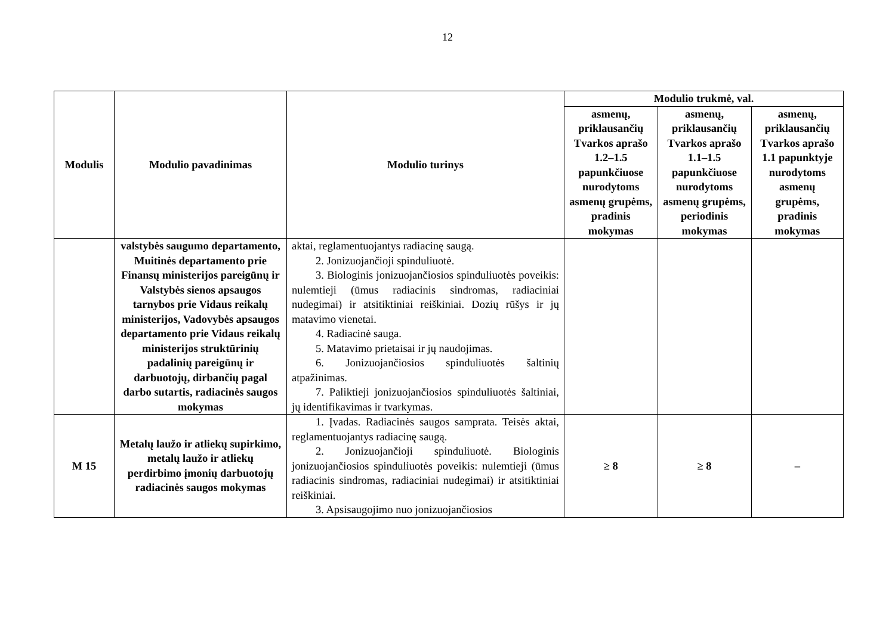12
| Modulis | Modulio pavadinimas | Modulio turinys | Modulio trukmė, val. | | |
| --- | --- | --- | --- | --- | --- |
| | | | asmenų, priklausančių Tvarkos aprašo 1.2–1.5 papunkčiuose nurodytoms asmenų grupėms, pradinis mokymas | asmenų, priklausančių Tvarkos aprašo 1.1–1.5 papunkčiuose nurodytoms asmenų grupėms, periodinis mokymas | asmenų, priklausančių Tvarkos aprašo 1.1 papunktyje nurodytoms asmenų grupėms, pradinis mokymas |
| | valstybės saugumo departamento, Muitinės departamento prie Finansų ministerijos pareigūnų ir Valstybės sienos apsaugos tarnybos prie Vidaus reikalų ministerijos, Vadovybės apsaugos departamento prie Vidaus reikalų ministerijos struktūrinių padalinių pareigūnų ir darbuotojų, dirbančių pagal darbo sutartis, radiacinės saugos mokymas | aktai, reglamentuojantys radiacinę saugą. 2. Jonizuojančioji spinduliuotė. 3. Biologinis jonizuojančiosios spinduliuotės poveikis: nulemtieji (ūmus radiacinis sindromas, radiaciniai nudegimai) ir atsitiktiniai reiškiniai. Dozių rūšys ir jų matavimo vienetai. 4. Radiacinė sauga. 5. Matavimo prietaisai ir jų naudojimas. 6. Jonizuojančiosios spinduliuotės šaltinių atpažinimas. 7. Paliktieji jonizuojančiosios spinduliuotės šaltiniai, jų identifikavimas ir tvarkymas. | | | |
| M 15 | Metalų laužo ir atliekų supirkimo, metalų laužo ir atliekų perdirbimo įmonių darbuotojų radiacinės saugos mokymas | 1. Įvadas. Radiacinės saugos samprata. Teisės aktai, reglamentuojantys radiacinę saugą. 2. Jonizuojančioji spinduliuotė. Biologinis jonizuojančiosios spinduliuotės poveikis: nulemtieji (ūmus radiacinis sindromas, radiaciniai nudegimai) ir atsitiktiniai reiškiniai. 3. Apsisaugojimo nuo jonizuojančiosios | ≥ 8 | ≥ 8 | – |